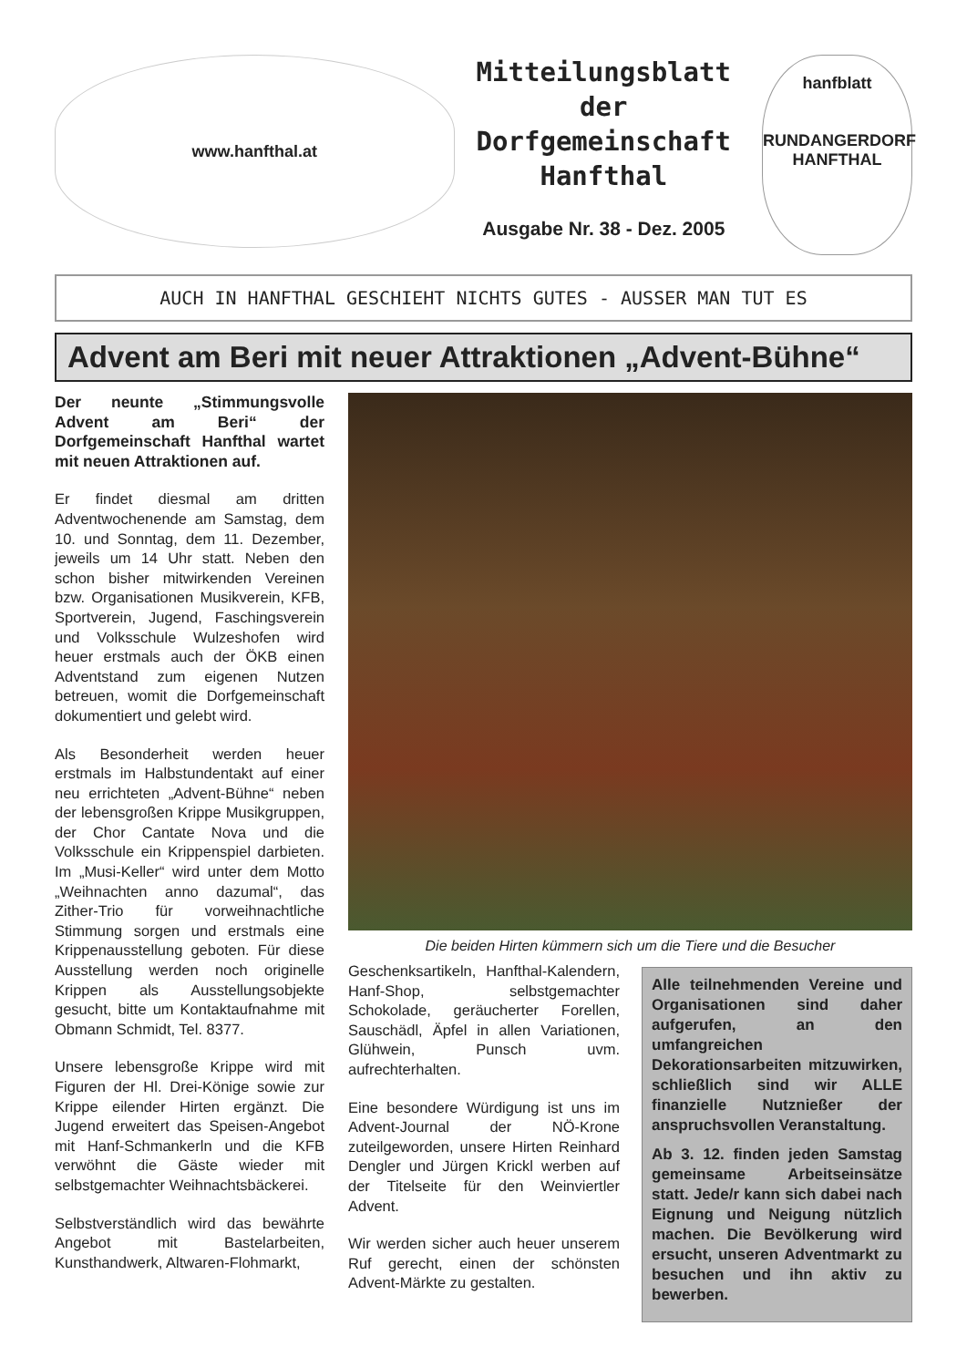www.hanfthal.at
Mitteilungsblatt
der
Dorfgemeinschaft
Hanfthal
Ausgabe Nr. 38 - Dez. 2005
hanfblatt
RUNDANGERDORF HANFTHAL
AUCH IN HANFTHAL GESCHIEHT NICHTS GUTES - AUSSER MAN TUT ES
Advent am Beri mit neuer Attraktionen „Advent-Bühne“
Der neunte „Stimmungsvolle Advent am Beri“ der Dorfgemeinschaft Hanfthal wartet mit neuen Attraktionen auf.
Er findet diesmal am dritten Adventwochenende am Samstag, dem 10. und Sonntag, dem 11. Dezember, jeweils um 14 Uhr statt. Neben den schon bisher mitwirkenden Vereinen bzw. Organisationen Musikverein, KFB, Sportverein, Jugend, Faschingsverein und Volksschule Wulzeshofen wird heuer erstmals auch der ÖKB einen Adventstand zum eigenen Nutzen betreuen, womit die Dorfgemeinschaft dokumentiert und gelebt wird.
Als Besonderheit werden heuer erstmals im Halbstundentakt auf einer neu errichteten „Advent-Bühne“ neben der lebensgroßen Krippe Musikgruppen, der Chor Cantate Nova und die Volksschule ein Krippenspiel darbieten. Im „Musi-Keller“ wird unter dem Motto „Weihnachten anno dazumal“, das Zither-Trio für vorweihnachtliche Stimmung sorgen und erstmals eine Krippenausstellung geboten. Für diese Ausstellung werden noch originelle Krippen als Ausstellungsobjekte gesucht, bitte um Kontaktaufnahme mit Obmann Schmidt, Tel. 8377.
Unsere lebensgroße Krippe wird mit Figuren der Hl. Drei-Könige sowie zur Krippe eilender Hirten ergänzt. Die Jugend erweitert das Speisen-Angebot mit Hanf-Schmankerln und die KFB verwöhnt die Gäste wieder mit selbstgemachter Weihnachtsbäckerei.
Selbstverständlich wird das bewährte Angebot mit Bastelarbeiten, Kunsthandwerk, Altwaren-Flohmarkt,
Die beiden Hirten kümmern sich um die Tiere und die Besucher
Geschenksartikeln, Hanfthal-Kalendern, Hanf-Shop, selbstgemachter Schokolade, geräucherter Forellen, Sauschädl, Äpfel in allen Variationen, Glühwein, Punsch uvm. aufrechterhalten.
Eine besondere Würdigung ist uns im Advent-Journal der NÖ-Krone zuteilgeworden, unsere Hirten Reinhard Dengler und Jürgen Krickl werben auf der Titelseite für den Weinviertler Advent.
Wir werden sicher auch heuer unserem Ruf gerecht, einen der schönsten Advent-Märkte zu gestalten.
Alle teilnehmenden Vereine und Organisationen sind daher aufgerufen, an den umfangreichen Dekorationsarbeiten mitzuwirken, schließlich sind wir ALLE finanzielle Nutznießer der anspruchsvollen Veranstaltung.
Ab 3. 12. finden jeden Samstag gemeinsame Arbeitseinsätze statt. Jede/r kann sich dabei nach Eignung und Neigung nützlich machen. Die Bevölkerung wird ersucht, unseren Adventmarkt zu besuchen und ihn aktiv zu bewerben.